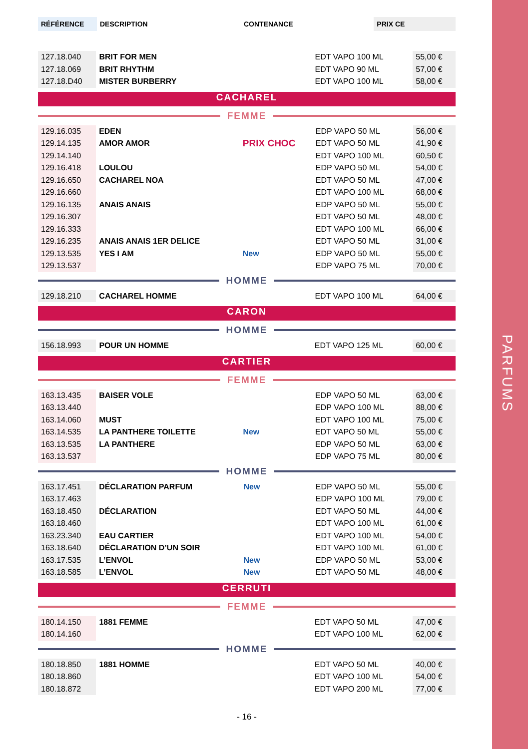PARFUMS
| RÉFÉRENCE | DESCRIPTION | | CONTENANCE | PRIX CE |
| --- | --- | --- | --- | --- |
| 127.18.040 | BRIT FOR MEN | | EDT VAPO 100 ML | 55,00 € |
| 127.18.069 | BRIT RHYTHM | | EDT VAPO 90 ML | 57,00 € |
| 127.18.D40 | MISTER BURBERRY | | EDT VAPO 100 ML | 58,00 € |
CACHAREL
FEMME
| 129.16.035 | EDEN | | EDP VAPO 50 ML | 56,00 € |
| 129.14.135 | AMOR AMOR | PRIX CHOC | EDT VAPO 50 ML | 41,90 € |
| 129.14.140 | | | EDT VAPO 100 ML | 60,50 € |
| 129.16.418 | LOULOU | | EDP VAPO 50 ML | 54,00 € |
| 129.16.650 | CACHAREL NOA | | EDT VAPO 50 ML | 47,00 € |
| 129.16.660 | | | EDT VAPO 100 ML | 68,00 € |
| 129.16.135 | ANAIS ANAIS | | EDP VAPO 50 ML | 55,00 € |
| 129.16.307 | | | EDT VAPO 50 ML | 48,00 € |
| 129.16.333 | | | EDT VAPO 100 ML | 66,00 € |
| 129.16.235 | ANAIS ANAIS 1ER DELICE | | EDT VAPO 50 ML | 31,00 € |
| 129.13.535 | YES I AM | New | EDP VAPO 50 ML | 55,00 € |
| 129.13.537 | | | EDP VAPO 75 ML | 70,00 € |
HOMME
| 129.18.210 | CACHAREL HOMME | | EDT VAPO 100 ML | 64,00 € |
CARON
HOMME
| 156.18.993 | POUR UN HOMME | | EDT VAPO 125 ML | 60,00 € |
CARTIER
FEMME
| 163.13.435 | BAISER VOLE | | EDP VAPO 50 ML | 63,00 € |
| 163.13.440 | | | EDP VAPO 100 ML | 88,00 € |
| 163.14.060 | MUST | | EDT VAPO 100 ML | 75,00 € |
| 163.14.535 | LA PANTHERE TOILETTE | New | EDT VAPO 50 ML | 55,00 € |
| 163.13.535 | LA PANTHERE | | EDP VAPO 50 ML | 63,00 € |
| 163.13.537 | | | EDP VAPO 75 ML | 80,00 € |
HOMME
| 163.17.451 | DÉCLARATION PARFUM | New | EDP VAPO 50 ML | 55,00 € |
| 163.17.463 | | | EDP VAPO 100 ML | 79,00 € |
| 163.18.450 | DÉCLARATION | | EDT VAPO 50 ML | 44,00 € |
| 163.18.460 | | | EDT VAPO 100 ML | 61,00 € |
| 163.23.340 | EAU CARTIER | | EDT VAPO 100 ML | 54,00 € |
| 163.18.640 | DÉCLARATION D’UN SOIR | | EDT VAPO 100 ML | 61,00 € |
| 163.17.535 | L’ENVOL | New | EDP VAPO 50 ML | 53,00 € |
| 163.18.585 | L’ENVOL | New | EDT VAPO 50 ML | 48,00 € |
CERRUTI
FEMME
| 180.14.150 | 1881 FEMME | | EDT VAPO 50 ML | 47,00 € |
| 180.14.160 | | | EDT VAPO 100 ML | 62,00 € |
HOMME
| 180.18.850 | 1881 HOMME | | EDT VAPO 50 ML | 40,00 € |
| 180.18.860 | | | EDT VAPO 100 ML | 54,00 € |
| 180.18.872 | | | EDT VAPO 200 ML | 77,00 € |
- 16 -